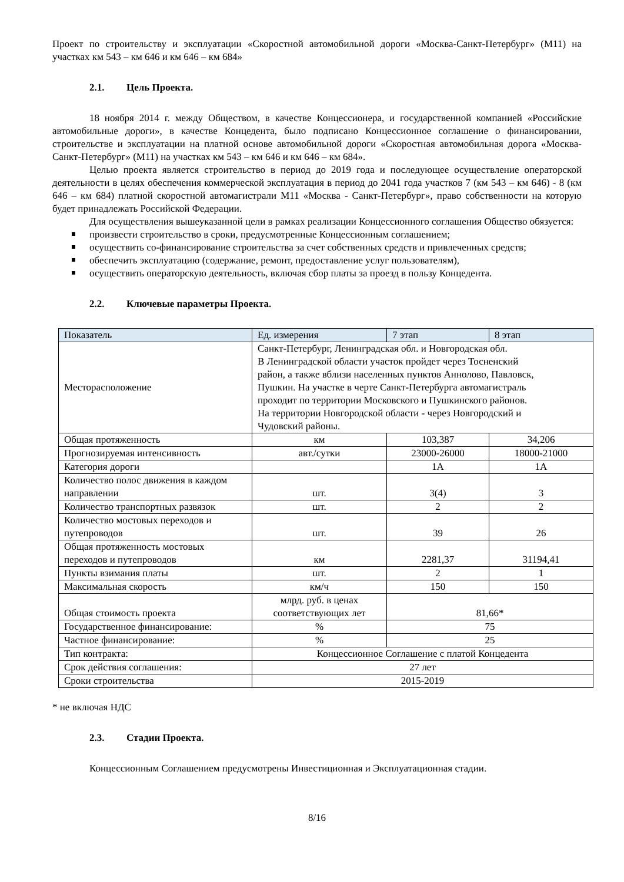Проект по строительству и эксплуатации «Скоростной автомобильной дороги «Москва-Санкт-Петербург» (М11) на участках км 543 – км 646 и км 646 – км 684»
2.1. Цель Проекта.
18 ноября 2014 г. между Обществом, в качестве Концессионера, и государственной компанией «Российские автомобильные дороги», в качестве Концедента, было подписано Концессионное соглашение о финансировании, строительстве и эксплуатации на платной основе автомобильной дороги «Скоростная автомобильная дорога «Москва-Санкт-Петербург» (М11) на участках км 543 – км 646 и км 646 – км 684».
Целью проекта является строительство в период до 2019 года и последующее осуществление операторской деятельности в целях обеспечения коммерческой эксплуатация в период до 2041 года участков 7 (км 543 – км 646) - 8 (км 646 – км 684) платной скоростной автомагистрали М11 «Москва - Санкт-Петербург», право собственности на которую будет принадлежать Российской Федерации.
Для осуществления вышеуказанной цели в рамках реализации Концессионного соглашения Общество обязуется:
произвести строительство в сроки, предусмотренные Концессионным соглашением;
осуществить со-финансирование строительства за счет собственных средств и привлеченных средств;
обеспечить эксплуатацию (содержание, ремонт, предоставление услуг пользователям),
осуществить операторскую деятельность, включая сбор платы за проезд в пользу Концедента.
2.2. Ключевые параметры Проекта.
| Показатель | Ед. измерения | 7 этап | 8 этап |
| --- | --- | --- | --- |
| Месторасположение | Санкт-Петербург, Ленинградская обл. и Новгородская обл. В Ленинградской области участок пройдет через Тосненский район, а также вблизи населенных пунктов Аннолово, Павловск, Пушкин. На участке в черте Санкт-Петербурга автомагистраль проходит по территории Московского и Пушкинского районов. На территории Новгородской области - через Новгородский и Чудовский районы. | | |
| Общая протяженность | км | 103,387 | 34,206 |
| Прогнозируемая интенсивность | авт./сутки | 23000-26000 | 18000-21000 |
| Категория дороги | | 1А | 1А |
| Количество полос движения в каждом направлении | шт. | 3(4) | 3 |
| Количество транспортных развязок | шт. | 2 | 2 |
| Количество мостовых переходов и путепроводов | шт. | 39 | 26 |
| Общая протяженность мостовых переходов и путепроводов | км | 2281,37 | 31194,41 |
| Пункты взимания платы | шт. | 2 | 1 |
| Максимальная скорость | км/ч | 150 | 150 |
| Общая стоимость проекта | млрд. руб. в ценах соответствующих лет | 81,66* | |
| Государственное финансирование: | % | 75 | |
| Частное финансирование: | % | 25 | |
| Тип контракта: | Концессионное Соглашение с платой Концедента | | |
| Срок действия соглашения: | 27 лет | | |
| Сроки строительства | 2015-2019 | | |
* не включая НДС
2.3. Стадии Проекта.
Концессионным Соглашением предусмотрены Инвестиционная и Эксплуатационная стадии.
8/16